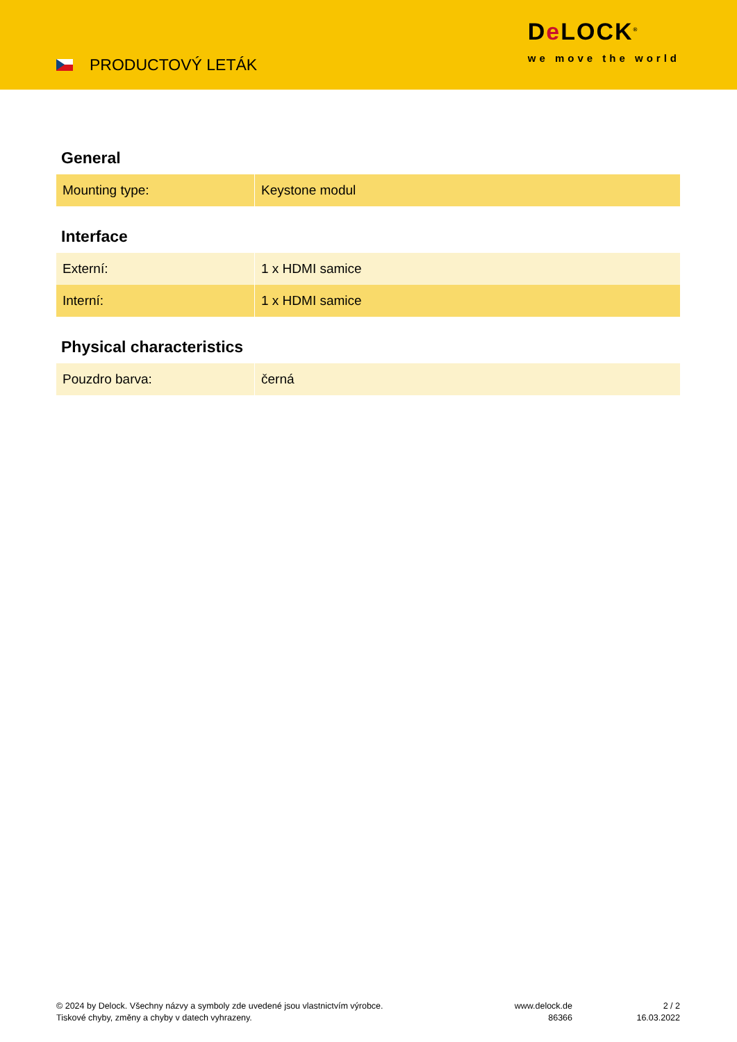PRODUCTOVÝ LETÁK
De LOCK<sup>®</sup>
we move the world
General
| Mounting type: | Keystone modul |
Interface
| Externí: | 1 x HDMI samice |
| Interní: | 1 x HDMI samice |
Physical characteristics
| Pouzdro barva: | černá |
© 2024 by Delock. Všechny názvy a symboly zde uvedené jsou vlastnictvím výrobce.
Tiskové chyby, změny a chyby v datech vyhrazeny.
www.delock.de
86366
2 / 2
16.03.2022